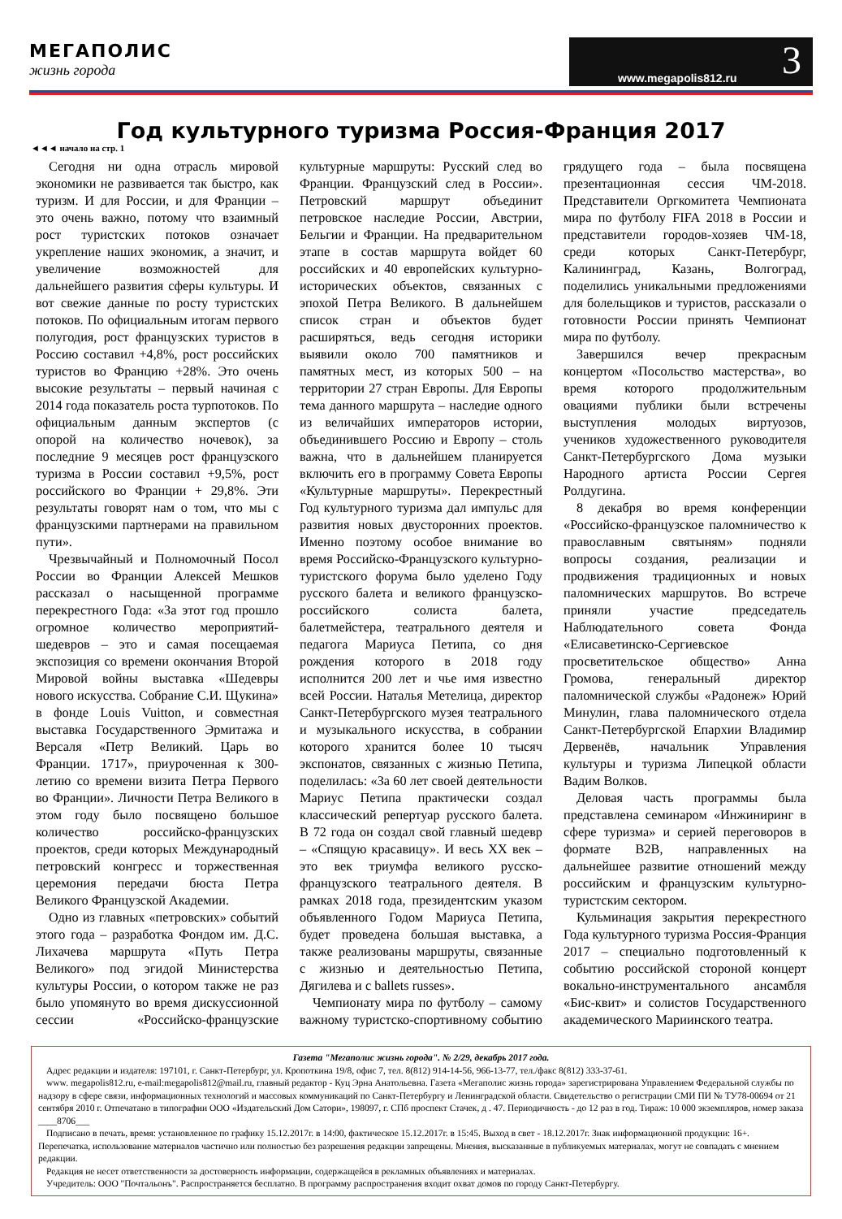МЕГАПОЛИС
жизнь города
www.megapolis812.ru 3
Год культурного туризма Россия-Франция 2017
◄◄◄ начало на стр. 1
Сегодня ни одна отрасль мировой экономики не развивается так быстро, как туризм. И для России, и для Франции – это очень важно, потому что взаимный рост туристских потоков означает укрепление наших экономик, а значит, и увеличение возможностей для дальнейшего развития сферы культуры. И вот свежие данные по росту туристских потоков. По официальным итогам первого полугодия, рост французских туристов в Россию составил +4,8%, рост российских туристов во Францию +28%. Это очень высокие результаты – первый начиная с 2014 года показатель роста турпотоков. По официальным данным экспертов (с опорой на количество ночевок), за последние 9 месяцев рост французского туризма в России составил +9,5%, рост российского во Франции + 29,8%. Эти результаты говорят нам о том, что мы с французскими партнерами на правильном пути».
Чрезвычайный и Полномочный Посол России во Франции Алексей Мешков рассказал о насыщенной программе перекрестного Года: «За этот год прошло огромное количество мероприятий-шедевров – это и самая посещаемая экспозиция со времени окончания Второй Мировой войны выставка «Шедевры нового искусства. Собрание С.И. Щукина» в фонде Louis Vuitton, и совместная выставка Государственного Эрмитажа и Версаля «Петр Великий. Царь во Франции. 1717», приуроченная к 300-летию со времени визита Петра Первого во Франции». Личности Петра Великого в этом году было посвящено большое количество российско-французских проектов, среди которых Международный петровский конгресс и торжественная церемония передачи бюста Петра Великого Французской Академии.
Одно из главных «петровских» событий этого года – разработка Фондом им. Д.С. Лихачева маршрута «Путь Петра Великого» под эгидой Министерства культуры России, о котором также не раз было упомянуто во время дискуссионной сессии «Российско-французские культурные маршруты: Русский след во Франции. Французский след в России». Петровский маршрут объединит петровское наследие России, Австрии, Бельгии и Франции. На предварительном этапе в состав маршрута войдет 60 российских и 40 европейских культурно-исторических объектов, связанных с эпохой Петра Великого. В дальнейшем список стран и объектов будет расширяться, ведь сегодня историки выявили около 700 памятников и памятных мест, из которых 500 – на территории 27 стран Европы. Для Европы тема данного маршрута – наследие одного из величайших императоров истории, объединившего Россию и Европу – столь важна, что в дальнейшем планируется включить его в программу Совета Европы «Культурные маршруты». Перекрестный Год культурного туризма дал импульс для развития новых двусторонних проектов. Именно поэтому особое внимание во время Российско-Французского культурно-туристского форума было уделено Году русского балета и великого французско-российского солиста балета, балетмейстера, театрального деятеля и педагога Мариуса Петипа, со дня рождения которого в 2018 году исполнится 200 лет и чье имя известно всей России. Наталья Метелица, директор Санкт-Петербургского музея театрального и музыкального искусства, в собрании которого хранится более 10 тысяч экспонатов, связанных с жизнью Петипа, поделилась: «За 60 лет своей деятельности Мариус Петипа практически создал классический репертуар русского балета. В 72 года он создал свой главный шедевр – «Спящую красавицу». И весь XX век – это век триумфа великого русско-французского театрального деятеля. В рамках 2018 года, президентским указом объявленного Годом Мариуса Петипа, будет проведена большая выставка, а также реализованы маршруты, связанные с жизнью и деятельностью Петипа, Дягилева и с ballets russes».
Чемпионату мира по футболу – самому важному туристско-спортивному событию грядущего года – была посвящена презентационная сессия ЧМ-2018. Представители Оргкомитета Чемпионата мира по футболу FIFA 2018 в России и представители городов-хозяев ЧМ-18, среди которых Санкт-Петербург, Калининград, Казань, Волгоград, поделились уникальными предложениями для болельщиков и туристов, рассказали о готовности России принять Чемпионат мира по футболу.
Завершился вечер прекрасным концертом «Посольство мастерства», во время которого продолжительным овациями публики были встречены выступления молодых виртуозов, учеников художественного руководителя Санкт-Петербургского Дома музыки Народного артиста России Сергея Ролдугина.
8 декабря во время конференции «Российско-французское паломничество к православным святыням» подняли вопросы создания, реализации и продвижения традиционных и новых паломнических маршрутов. Во встрече приняли участие председатель Наблюдательного совета Фонда «Елисаветинско-Сергиевское просветительское общество» Анна Громова, генеральный директор паломнической службы «Радонеж» Юрий Минулин, глава паломнического отдела Санкт-Петербургской Епархии Владимир Дервенёв, начальник Управления культуры и туризма Липецкой области Вадим Волков.
Деловая часть программы была представлена семинаром «Инжиниринг в сфере туризма» и серией переговоров в формате B2B, направленных на дальнейшее развитие отношений между российским и французским культурно-туристским сектором.
Кульминация закрытия перекрестного Года культурного туризма Россия-Франция 2017 – специально подготовленный к событию российской стороной концерт вокально-инструментального ансамбля «Бис-квит» и солистов Государственного академического Мариинского театра.
Газета "Мегаполис жизнь города". № 2/29, декабрь 2017 года.
Адрес редакции и издателя: 197101, г. Санкт-Петербург, ул. Кропоткина 19/8, офис 7, тел. 8(812) 914-14-56, 966-13-77, тел./факс 8(812) 333-37-61.
www. megapolis812.ru, e-mail:megapolis812@mail.ru, главный редактор - Куц Эрна Анатольевна. Газета «Мегаполис жизнь города» зарегистрирована Управлением Федеральной службы по надзору в сфере связи, информационных технологий и массовых коммуникаций по Санкт-Петербургу и Ленинградской области. Свидетельство о регистрации СМИ ПИ № ТУ78-00694 от 21 сентября 2010 г. Отпечатано в типографии ООО «Издательский Дом Сатори», 198097, г. СПб проспект Стачек, д . 47. Периодичность - до 12 раз в год. Тираж: 10 000 экземпляров, номер заказа ____8706___
Подписано в печать, время: установленное по графику 15.12.2017г. в 14:00, фактическое 15.12.2017г. в 15:45. Выход в свет - 18.12.2017г. Знак информационной продукции: 16+. Перепечатка, использование материалов частично или полностью без разрешения редакции запрещены. Мнения, высказанные в публикуемых материалах, могут не совпадать с мнением редакции.
Редакция не несет ответственности за достоверность информации, содержащейся в рекламных объявлениях и материалах.
Учредитель: ООО "Почтальонъ". Распространяется бесплатно. В программу распространения входит охват домов по городу Санкт-Петербургу.